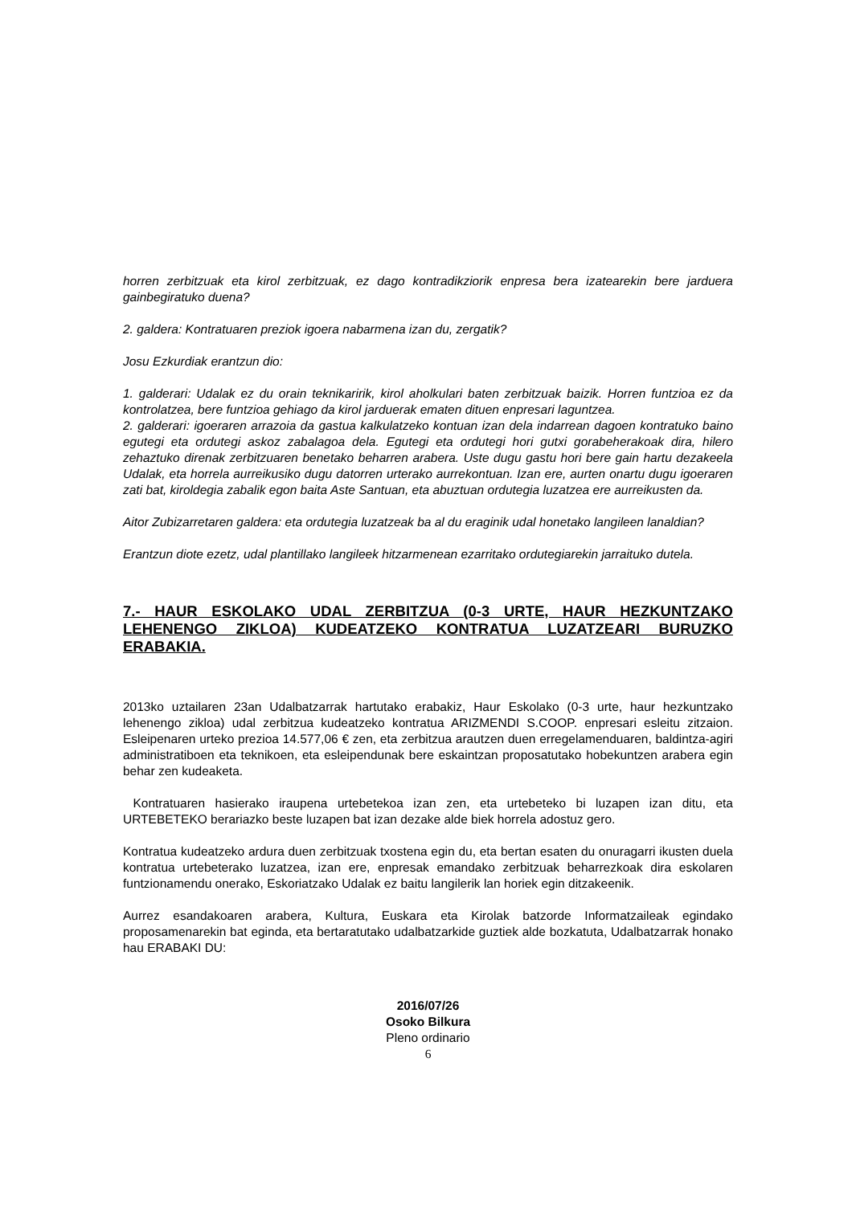horren zerbitzuak eta kirol zerbitzuak, ez dago kontradikziorik enpresa bera izatearekin bere jarduera gainbegiratuko duena?
2. galdera: Kontratuaren preziok igoera nabarmena izan du, zergatik?
Josu Ezkurdiak erantzun dio:
1. galderari: Udalak ez du orain teknikaririk, kirol aholkulari baten zerbitzuak baizik. Horren funtzioa ez da kontrolatzea, bere funtzioa gehiago da kirol jarduerak ematen dituen enpresari laguntzea.
2. galderari: igoeraren arrazoia da gastua kalkulatzeko kontuan izan dela indarrean dagoen kontratuko baino egutegi eta ordutegi askoz zabalagoa dela. Egutegi eta ordutegi hori gutxi gorabeherakoak dira, hilero zehaztuko direnak zerbitzuaren benetako beharren arabera. Uste dugu gastu hori bere gain hartu dezakeela Udalak, eta horrela aurreikusiko dugu datorren urterako aurrekontuan. Izan ere, aurten onartu dugu igoeraren zati bat, kiroldegia zabalik egon baita Aste Santuan, eta abuztuan ordutegia luzatzea ere aurreikusten da.
Aitor Zubizarretaren galdera: eta ordutegia luzatzeak ba al du eraginik udal honetako langileen lanaldian?
Erantzun diote ezetz, udal plantillako langileek hitzarmenean ezarritako ordutegiarekin jarraituko dutela.
7.- HAUR ESKOLAKO UDAL ZERBITZUA (0-3 URTE, HAUR HEZKUNTZAKO LEHENENGO ZIKLOA) KUDEATZEKO KONTRATUA LUZATZEARI BURUZKO ERABAKIA.
2013ko uztailaren 23an Udalbatzarrak hartutako erabakiz, Haur Eskolako (0-3 urte, haur hezkuntzako lehenengo zikloa) udal zerbitzua kudeatzeko kontratua ARIZMENDI S.COOP. enpresari esleitu zitzaion. Esleipenaren urteko prezioa 14.577,06 € zen, eta zerbitzua arautzen duen erregelamenduaren, baldintza-agiri administratiboen eta teknikoen, eta esleipendunak bere eskaintzan proposatutako hobekuntzen arabera egin behar zen kudeaketa.
Kontratuaren hasierako iraupena urtebetekoa izan zen, eta urtebeteko bi luzapen izan ditu, eta URTEBETEKO berariazko beste luzapen bat izan dezake alde biek horrela adostuz gero.
Kontratua kudeatzeko ardura duen zerbitzuak txostena egin du, eta bertan esaten du onuragarri ikusten duela kontratua urtebeterako luzatzea, izan ere, enpresak emandako zerbitzuak beharrezkoak dira eskolaren funtzionamendu onerako, Eskoriatzako Udalak ez baitu langilerik lan horiek egin ditzakeenik.
Aurrez esandakoaren arabera, Kultura, Euskara eta Kirolak batzorde Informatzaileak egindako proposamenarekin bat eginda, eta bertaratutako udalbatzarkide guztiek alde bozkatuta, Udalbatzarrak honako hau ERABAKI DU:
2016/07/26
Osoko Bilkura
Pleno ordinario
6